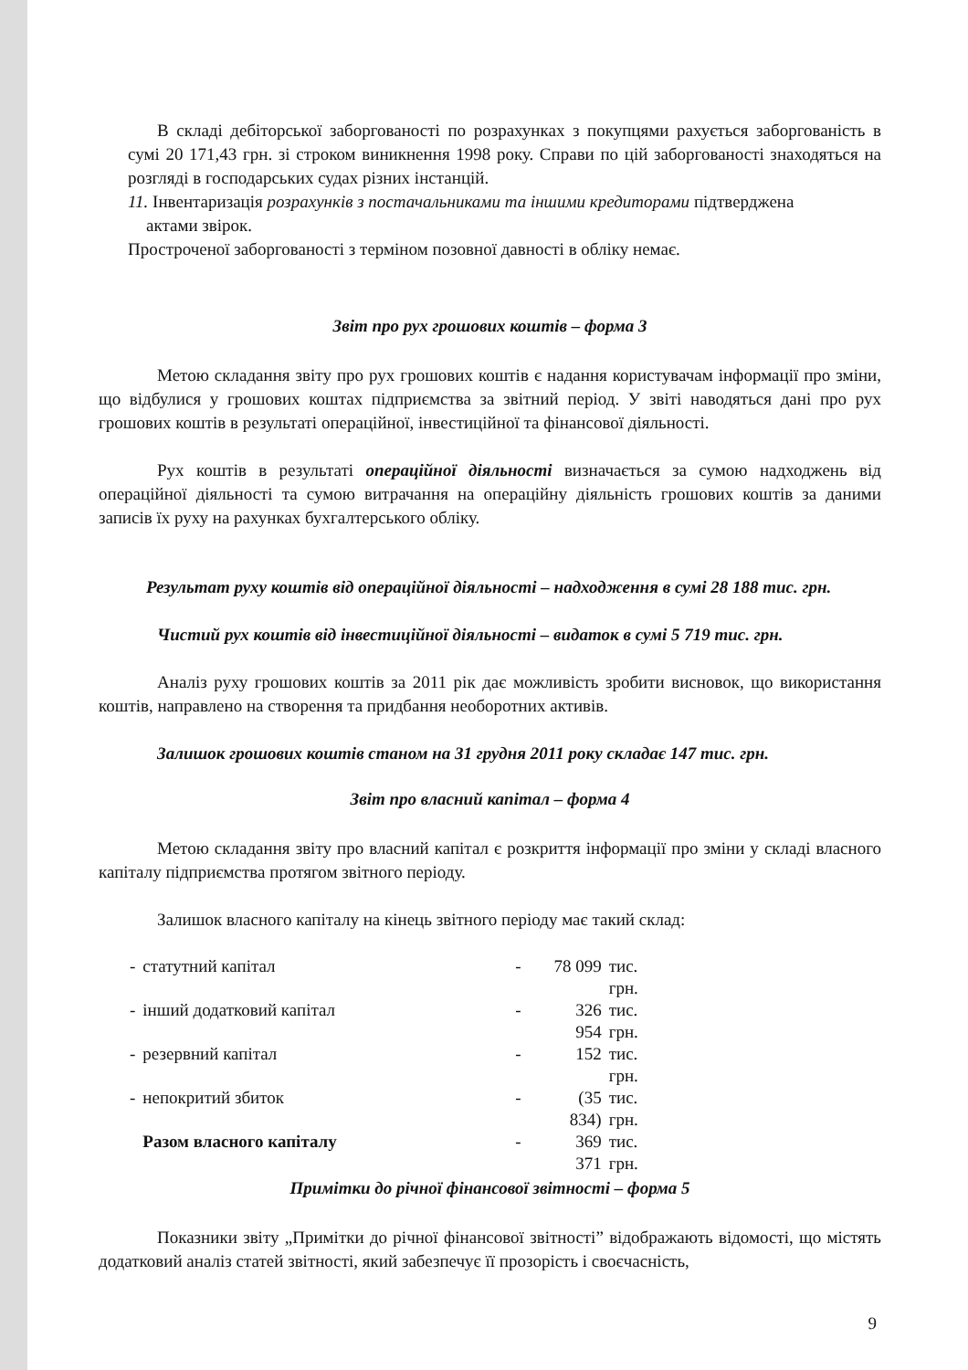В складі дебіторської заборгованості по розрахунках з покупцями рахується заборгованість в сумі 20 171,43 грн. зі строком виникнення 1998 року. Справи по цій заборгованості знаходяться на розгляді в господарських судах різних інстанцій.
11. Інвентаризація розрахунків з постачальниками та іншими кредиторами підтверджена
актами звірок.
Простроченої заборгованості з терміном позовної давності в обліку немає.
Звіт про рух грошових коштів – форма 3
Метою складання звіту про рух грошових коштів є надання користувачам інформації про зміни, що відбулися у грошових коштах підприємства за звітний період. У звіті наводяться дані про рух грошових коштів в результаті операційної, інвестиційної та фінансової діяльності.
Рух коштів в результаті операційної діяльності визначається за сумою надходжень від операційної діяльності та сумою витрачання на операційну діяльність грошових коштів за даними записів їх руху на рахунках бухгалтерського обліку.
Результат руху коштів від операційної діяльності – надходження в сумі 28 188 тис. грн.
Чистий рух коштів від інвестиційної діяльності – видаток в сумі 5 719 тис. грн.
Аналіз руху грошових коштів за 2011 рік дає можливість зробити висновок, що використання коштів, направлено на створення та придбання необоротних активів.
Залишок грошових коштів станом на 31 грудня 2011 року складає 147 тис. грн.
Звіт про власний капітал – форма 4
Метою складання звіту про власний капітал є розкриття інформації про зміни у складі власного капіталу підприємства протягом звітного періоду.
Залишок власного капіталу на кінець звітного періоду має такий склад:
| - | статутний капітал | - | 78 099 | тис. грн. |
| - | інший додатковий капітал | - | 326 954 | тис. грн. |
| - | резервний капітал | - | 152 | тис. грн. |
| - | непокритий збиток | - | (35 834) | тис. грн. |
| | Разом власного капіталу | - | 369 371 | тис. грн. |
Примітки до річної фінансової звітності – форма 5
Показники звіту „Примітки до річної фінансової звітності” відображають відомості, що містять додатковий аналіз статей звітності, який забезпечує її прозорість і своєчасність,
9